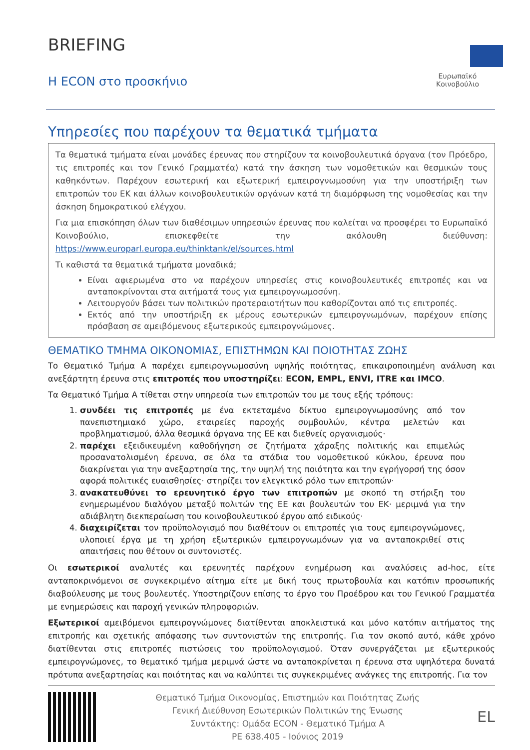BRIEFING
Η ECON στο προσκήνιο
Ευρωπαϊκό Κοινοβούλιο
Υπηρεσίες που παρέχουν τα θεματικά τμήματα
Τα θεματικά τμήματα είναι μονάδες έρευνας που στηρίζουν τα κοινοβουλευτικά όργανα (τον Πρόεδρο, τις επιτροπές και τον Γενικό Γραμματέα) κατά την άσκηση των νομοθετικών και θεσμικών τους καθηκόντων. Παρέχουν εσωτερική και εξωτερική εμπειρογνωμοσύνη για την υποστήριξη των επιτροπών του ΕΚ και άλλων κοινοβουλευτικών οργάνων κατά τη διαμόρφωση της νομοθεσίας και την άσκηση δημοκρατικού ελέγχου.
Για μια επισκόπηση όλων των διαθέσιμων υπηρεσιών έρευνας που καλείται να προσφέρει το Ευρωπαϊκό Κοινοβούλιο, επισκεφθείτε την ακόλουθη διεύθυνση: https://www.europarl.europa.eu/thinktank/el/sources.html
Τι καθιστά τα θεματικά τμήματα μοναδικά;
Είναι αφιερωμένα στο να παρέχουν υπηρεσίες στις κοινοβουλευτικές επιτροπές και να ανταποκρίνονται στα αιτήματά τους για εμπειρογνωμοσύνη.
Λειτουργούν βάσει των πολιτικών προτεραιοτήτων που καθορίζονται από τις επιτροπές.
Εκτός από την υποστήριξη εκ μέρους εσωτερικών εμπειρογνωμόνων, παρέχουν επίσης πρόσβαση σε αμειβόμενους εξωτερικούς εμπειρογνώμονες.
ΘΕΜΑΤΙΚΟ ΤΜΗΜΑ ΟΙΚΟΝΟΜΙΑΣ, ΕΠΙΣΤΗΜΩΝ ΚΑΙ ΠΟΙΟΤΗΤΑΣ ΖΩΗΣ
Το Θεματικό Τμήμα Α παρέχει εμπειρογνωμοσύνη υψηλής ποιότητας, επικαιροποιημένη ανάλυση και ανεξάρτητη έρευνα στις επιτροπές που υποστηρίζει: ECON, EMPL, ENVI, ITRE και IMCO.
Τα Θεματικό Τμήμα Α τίθεται στην υπηρεσία των επιτροπών του με τους εξής τρόπους:
1. συνδέει τις επιτροπές με ένα εκτεταμένο δίκτυο εμπειρογνωμοσύνης από τον πανεπιστημιακό χώρο, εταιρείες παροχής συμβουλών, κέντρα μελετών και προβληματισμού, άλλα θεσμικά όργανα της ΕΕ και διεθνείς οργανισμούς·
2. παρέχει εξειδικευμένη καθοδήγηση σε ζητήματα χάραξης πολιτικής και επιμελώς προσανατολισμένη έρευνα, σε όλα τα στάδια του νομοθετικού κύκλου, έρευνα που διακρίνεται για την ανεξαρτησία της, την υψηλή της ποιότητα και την εγρήγορσή της όσον αφορά πολιτικές ευαισθησίες· στηρίζει τον ελεγκτικό ρόλο των επιτροπών·
3. ανακατευθύνει το ερευνητικό έργο των επιτροπών με σκοπό τη στήριξη του ενημερωμένου διαλόγου μεταξύ πολιτών της ΕΕ και βουλευτών του ΕΚ· μεριμνά για την αδιάβλητη διεκπεραίωση του κοινοβουλευτικού έργου από ειδικούς·
4. διαχειρίζεται τον προϋπολογισμό που διαθέτουν οι επιτροπές για τους εμπειρογνώμονες, υλοποιεί έργα με τη χρήση εξωτερικών εμπειρογνωμόνων για να ανταποκριθεί στις απαιτήσεις που θέτουν οι συντονιστές.
Οι εσωτερικοί αναλυτές και ερευνητές παρέχουν ενημέρωση και αναλύσεις ad-hoc, είτε ανταποκρινόμενοι σε συγκεκριμένο αίτημα είτε με δική τους πρωτοβουλία και κατόπιν προσωπικής διαβούλευσης με τους βουλευτές. Υποστηρίζουν επίσης το έργο του Προέδρου και του Γενικού Γραμματέα με ενημερώσεις και παροχή γενικών πληροφοριών.
Εξωτερικοί αμειβόμενοι εμπειρογνώμονες διατίθενται αποκλειστικά και μόνο κατόπιν αιτήματος της επιτροπής και σχετικής απόφασης των συντονιστών της επιτροπής. Για τον σκοπό αυτό, κάθε χρόνο διατίθενται στις επιτροπές πιστώσεις του προϋπολογισμού. Όταν συνεργάζεται με εξωτερικούς εμπειρογνώμονες, το θεματικό τμήμα μεριμνά ώστε να ανταποκρίνεται η έρευνα στα υψηλότερα δυνατά πρότυπα ανεξαρτησίας και ποιότητας και να καλύπτει τις συγκεκριμένες ανάγκες της επιτροπής. Για τον
Θεματικό Τμήμα Οικονομίας, Επιστημών και Ποιότητας Ζωής
Γενική Διεύθυνση Εσωτερικών Πολιτικών της Ένωσης
Συντάκτης: Ομάδα ECON - Θεματικό Τμήμα Α
PE 638.405 - Ιούνιος 2019
EL